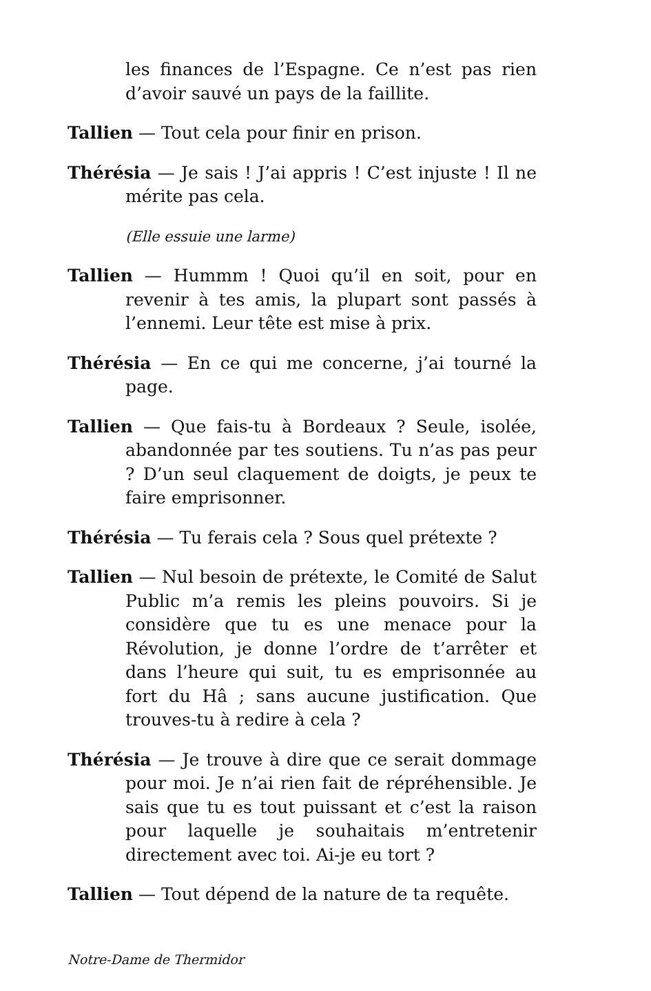les finances de l’Espagne. Ce n’est pas rien d’avoir sauvé un pays de la faillite.
Tallien — Tout cela pour finir en prison.
Thérésia — Je sais ! J’ai appris ! C’est injuste ! Il ne mérite pas cela.
(Elle essuie une larme)
Tallien — Hummm ! Quoi qu’il en soit, pour en revenir à tes amis, la plupart sont passés à l’ennemi. Leur tête est mise à prix.
Thérésia — En ce qui me concerne, j’ai tourné la page.
Tallien — Que fais-tu à Bordeaux ? Seule, isolée, abandonnée par tes soutiens. Tu n’as pas peur ? D’un seul claquement de doigts, je peux te faire emprisonner.
Thérésia — Tu ferais cela ? Sous quel prétexte ?
Tallien — Nul besoin de prétexte, le Comité de Salut Public m’a remis les pleins pouvoirs. Si je considère que tu es une menace pour la Révolution, je donne l’ordre de t’arrêter et dans l’heure qui suit, tu es emprisonnée au fort du Hâ ; sans aucune justification. Que trouves-tu à redire à cela ?
Thérésia — Je trouve à dire que ce serait dommage pour moi. Je n’ai rien fait de répréhensible. Je sais que tu es tout puissant et c’est la raison pour laquelle je souhaitais m’entretenir directement avec toi. Ai-je eu tort ?
Tallien — Tout dépend de la nature de ta requête.
Notre-Dame de Thermidor